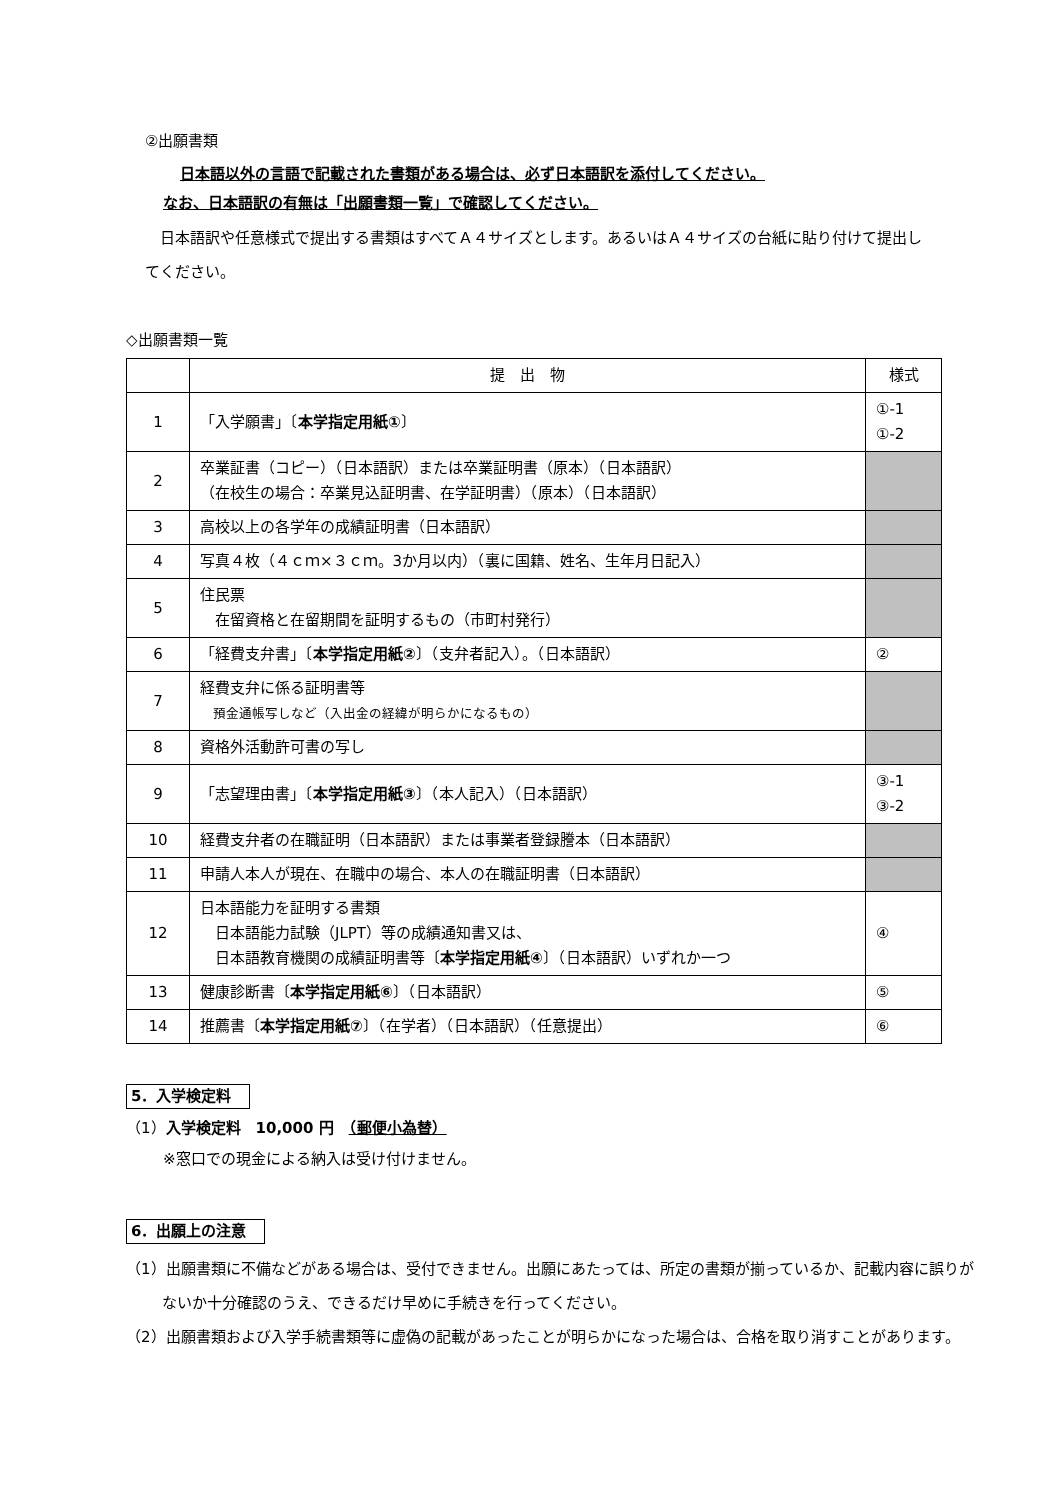②出願書類
日本語以外の言語で記載された書類がある場合は、必ず日本語訳を添付してください。
なお、日本語訳の有無は「出願書類一覧」で確認してください。
　日本語訳や任意様式で提出する書類はすべてＡ４サイズとします。あるいはＡ４サイズの台紙に貼り付けて提出してください。
◇出願書類一覧
| | 提 出 物 | 様式 |
| --- | --- | --- |
| 1 | 「入学願書」〔 本学指定用紙① 〕 | ①-1 ①-2 |
| 2 | 卒業証書（コピー）（日本語訳）または卒業証明書（原本）（日本語訳） （在校生の場合：卒業見込証明書、在学証明書）（原本）（日本語訳） | |
| 3 | 高校以上の各学年の成績証明書（日本語訳） | |
| 4 | 写真４枚（４ｃｍ×３ｃｍ。3か月以内）（裏に国籍、姓名、生年月日記入） | |
| 5 | 住民票 在留資格と在留期間を証明するもの（市町村発行） | |
| 6 | 「経費支弁書」〔 本学指定用紙② 〕（支弁者記入）。（日本語訳） | ② |
| 7 | 経費支弁に係る証明書等 預金通帳写しなど（入出金の経緯が明らかになるもの） | |
| 8 | 資格外活動許可書の写し | |
| 9 | 「志望理由書」〔 本学指定用紙③ 〕（本人記入）（日本語訳） | ③-1 ③-2 |
| 10 | 経費支弁者の在職証明（日本語訳）または事業者登録謄本（日本語訳） | |
| 11 | 申請人本人が現在、在職中の場合、本人の在職証明書（日本語訳） | |
| 12 | 日本語能力を証明する書類 日本語能力試験（JLPT）等の成績通知書又は、 日本語教育機関の成績証明書等〔 本学指定用紙④ 〕（日本語訳）いずれか一つ | ④ |
| 13 | 健康診断書〔 本学指定用紙⑥ 〕（日本語訳） | ⑤ |
| 14 | 推薦書〔 本学指定用紙⑦ 〕（在学者）（日本語訳）（任意提出） | ⑥ |
5．入学検定料
（1）入学検定料　10,000 円　（郵便小為替）
※窓口での現金による納入は受け付けません。
6．出願上の注意
（1）出願書類に不備などがある場合は、受付できません。出願にあたっては、所定の書類が揃っているか、記載内容に誤りがないか十分確認のうえ、できるだけ早めに手続きを行ってください。
（2）出願書類および入学手続書類等に虚偽の記載があったことが明らかになった場合は、合格を取り消すことがあります。